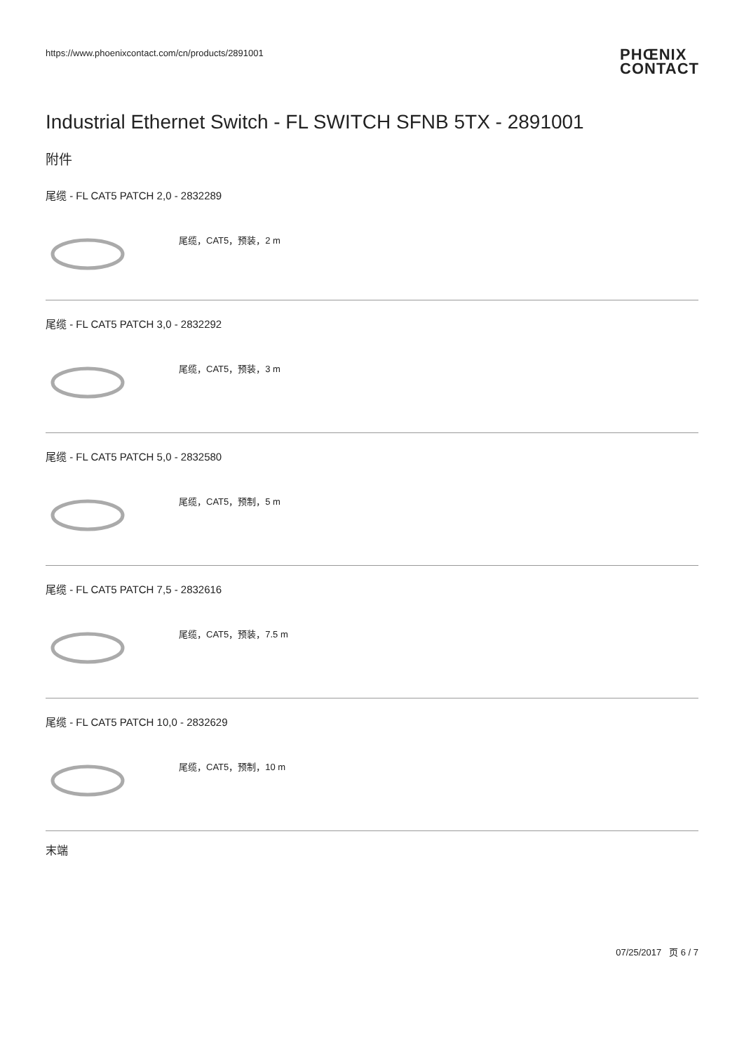https://www.phoenixcontact.com/cn/products/2891001 PHŒNIX
CONTACT
Industrial Ethernet Switch - FL SWITCH SFNB 5TX - 2891001
附件
尾缆 - FL CAT5 PATCH 2,0 - 2832289
尾缆，CAT5，预装，2 m
尾缆 - FL CAT5 PATCH 3,0 - 2832292
尾缆，CAT5，预装，3 m
尾缆 - FL CAT5 PATCH 5,0 - 2832580
尾缆，CAT5，预制，5 m
尾缆 - FL CAT5 PATCH 7,5 - 2832616
尾缆，CAT5，预装，7.5 m
尾缆 - FL CAT5 PATCH 10,0 - 2832629
尾缆，CAT5，预制，10 m
末端
07/25/2017 页 6 / 7